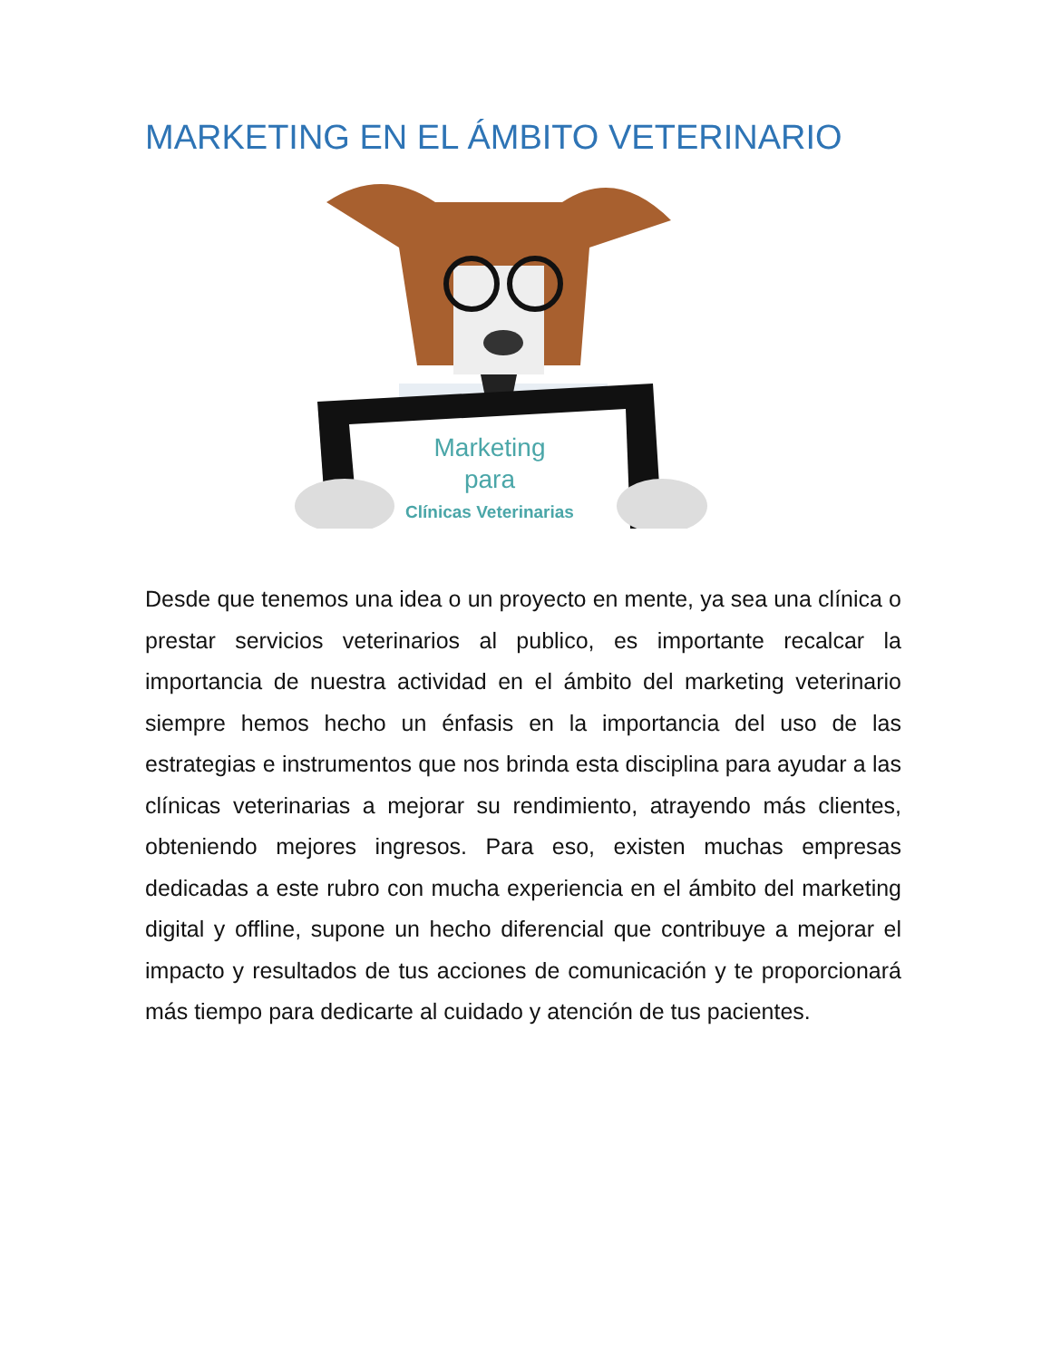MARKETING EN EL ÁMBITO VETERINARIO
Marketing
para
Clínicas Veterinarias
Desde que tenemos una idea o un proyecto en mente, ya sea una clínica o prestar servicios veterinarios al publico, es importante recalcar la importancia de nuestra actividad en el ámbito del marketing veterinario siempre hemos hecho un énfasis en la importancia del uso de las estrategias e instrumentos que nos brinda esta disciplina para ayudar a las clínicas veterinarias a mejorar su rendimiento, atrayendo más clientes, obteniendo mejores ingresos. Para eso, existen muchas empresas dedicadas a este rubro con mucha experiencia en el ámbito del marketing digital y offline, supone un hecho diferencial que contribuye a mejorar el impacto y resultados de tus acciones de comunicación y te proporcionará más tiempo para dedicarte al cuidado y atención de tus pacientes.